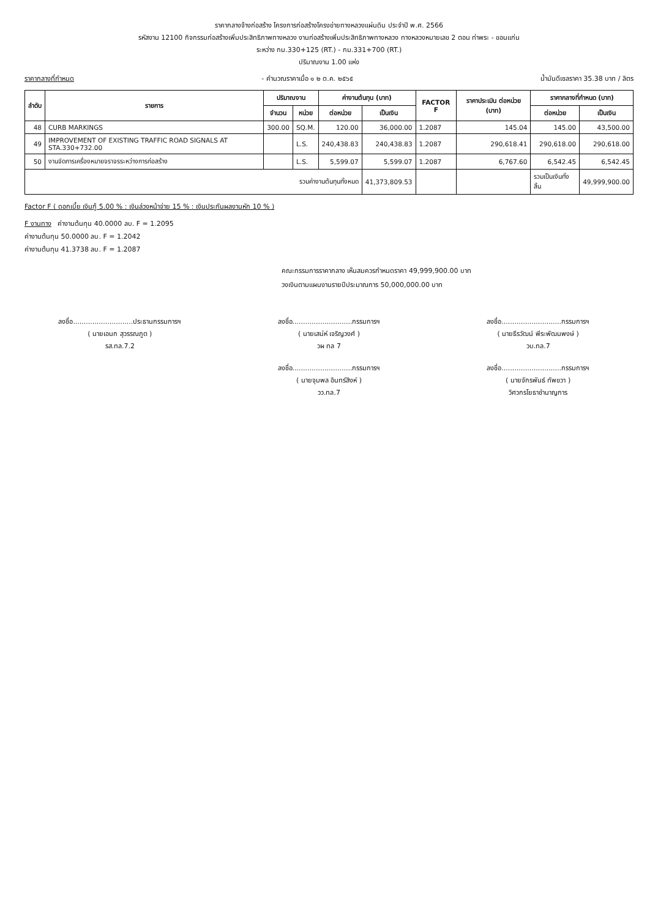ราคากลางจ้างก่อสร้าง โครงการก่อสร้างโครงข่ายทางหลวงแผ่นดิน ประจำปี พ.ศ. 2566
รหัสงาน 12100 กิจกรรมก่อสร้างเพิ่มประสิทธิภาพทางหลวง งานก่อสร้างเพิ่มประสิทธิภาพทางหลวง ทางหลวงหมายเลข 2 ตอน ท่าพระ - ขอนแก่น
ระหว่าง กม.330+125 (RT.) - กม.331+700 (RT.)
ปริมาณงาน 1.00 แห่ง
ราคากลางที่กำหนด - คำนวณราคาเมื่อ ๑ ๒ ต.ค. ๒๕๖๕ น้ำมันดีเซลราคา 35.38 บาท / ลิตร
| ลำดับ | รายการ | ปริมาณงาน | | ค่างานต้นทุน (บาท) | | FACTOR F | ราคาประเมิน ต่อหน่วย (บาท) | ราคากลางที่กำหนด (บาท) | |
| --- | --- | --- | --- | --- | --- | --- | --- | --- | --- |
| | | จำนวน | หน่วย | ต่อหน่วย | เป็นเงิน | | | ต่อหน่วย | เป็นเงิน |
| 48 | CURB MARKINGS | 300.00 | SQ.M. | 120.00 | 36,000.00 | 1.2087 | 145.04 | 145.00 | 43,500.00 |
| 49 | IMPROVEMENT OF EXISTING TRAFFIC ROAD SIGNALS AT STA.330+732.00 | | L.S. | 240,438.83 | 240,438.83 | 1.2087 | 290,618.41 | 290,618.00 | 290,618.00 |
| 50 | งานจัดการเครื่องหมายจราจรระหว่างการก่อสร้าง | | L.S. | 5,599.07 | 5,599.07 | 1.2087 | 6,767.60 | 6,542.45 | 6,542.45 |
| รวมค่างานต้นทุนทั้งหมด | | | | | 41,373,809.53 | | | รวมเป็นเงินทั้งสิ้น | 49,999,900.00 |
Factor F ( ดอกเบี้ย เงินกู้ 5.00 % : เงินล่วงหน้าจ่าย 15 % : เงินประกันผลงานหัก 10 % )
F งานทาง ค่างานต้นทุน 40.0000 ลบ. F = 1.2095
ค่างานต้นทุน 50.0000 ลบ. F = 1.2042
ค่างานต้นทุน 41.3738 ลบ. F = 1.2087
คณะกรรมการราคากลาง เห็นสมควรกำหนดราคา 49,999,900.00 บาท
วงเงินตามแผนงานรายปีประมาณการ 50,000,000.00 บาท
ลงชื่อ............................ประธานกรรมการฯ
( นายเอนก สุวรรณภูต )
รส.ทล.7.2
ลงชื่อ............................กรรมการฯ
( นายเสน่ห์ เจริญวงศ์ )
วผ ทล 7
ลงชื่อ............................กรรมการฯ
( นายจุมพล อินทร์สิงห์ )
วว.ทล.7
ลงชื่อ............................กรรมการฯ
( นายธีรวัฒน์ พีระพัฒนพงษ์ )
วบ.ทล.7
ลงชื่อ............................กรรมการฯ
( นายจักรพันธ์ ทัพขวา )
วิศวกรโยธาชำนาญการ